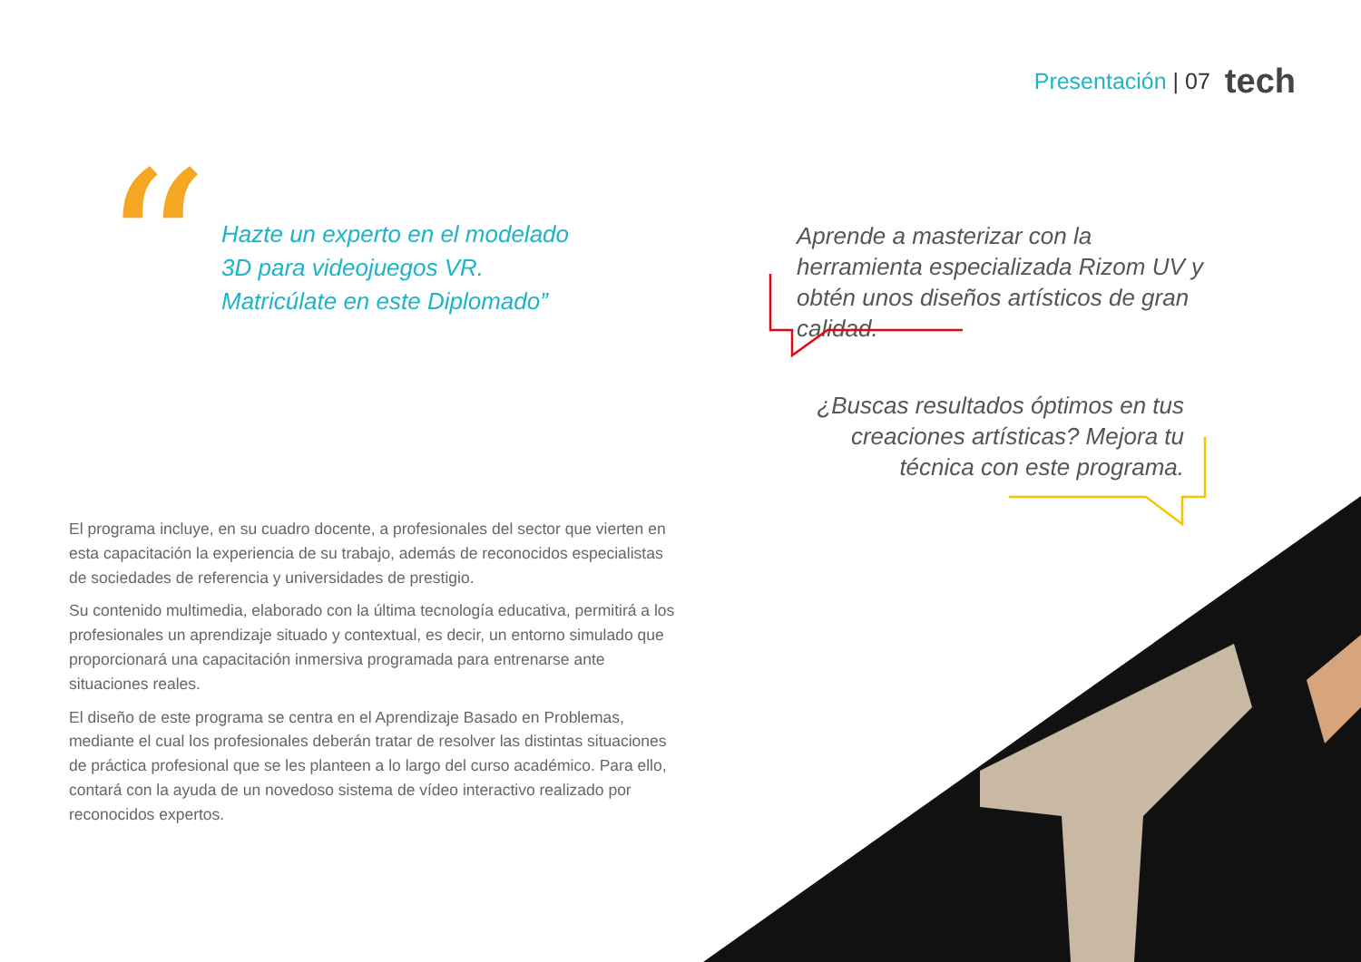Presentación | 07 tech
“
Hazte un experto en el modelado 3D para videojuegos VR. Matricúlate en este Diplomado”
Aprende a masterizar con la herramienta especializada Rizom UV y obtén unos diseños artísticos de gran calidad.
¿Buscas resultados óptimos en tus creaciones artísticas? Mejora tu técnica con este programa.
El programa incluye, en su cuadro docente, a profesionales del sector que vierten en esta capacitación la experiencia de su trabajo, además de reconocidos especialistas de sociedades de referencia y universidades de prestigio.
Su contenido multimedia, elaborado con la última tecnología educativa, permitirá a los profesionales un aprendizaje situado y contextual, es decir, un entorno simulado que proporcionará una capacitación inmersiva programada para entrenarse ante situaciones reales.
El diseño de este programa se centra en el Aprendizaje Basado en Problemas, mediante el cual los profesionales deberán tratar de resolver las distintas situaciones de práctica profesional que se les planteen a lo largo del curso académico. Para ello, contará con la ayuda de un novedoso sistema de vídeo interactivo realizado por reconocidos expertos.